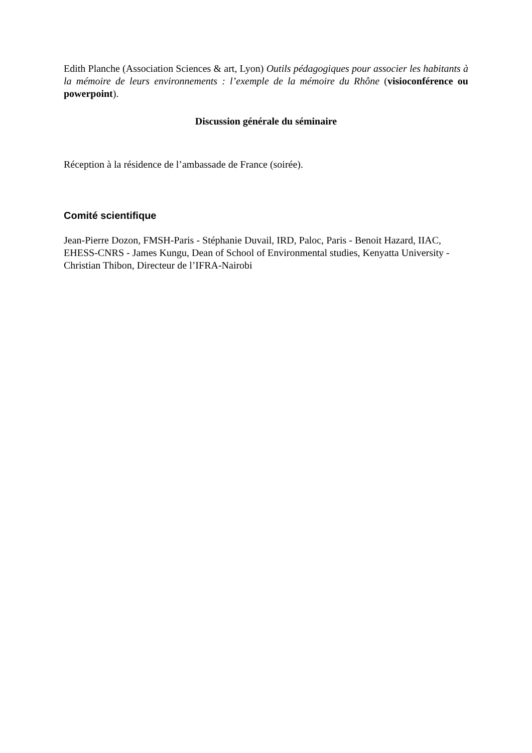Edith Planche (Association Sciences & art, Lyon) Outils pédagogiques pour associer les habitants à la mémoire de leurs environnements : l’exemple de la mémoire du Rhône (visioconférence ou powerpoint).
Discussion générale du séminaire
Réception à la résidence de l’ambassade de France (soirée).
Comité scientifique
Jean-Pierre Dozon, FMSH-Paris - Stéphanie Duvail, IRD, Paloc, Paris - Benoit Hazard, IIAC, EHESS-CNRS - James Kungu, Dean of School of Environmental studies, Kenyatta University - Christian Thibon, Directeur de l’IFRA-Nairobi